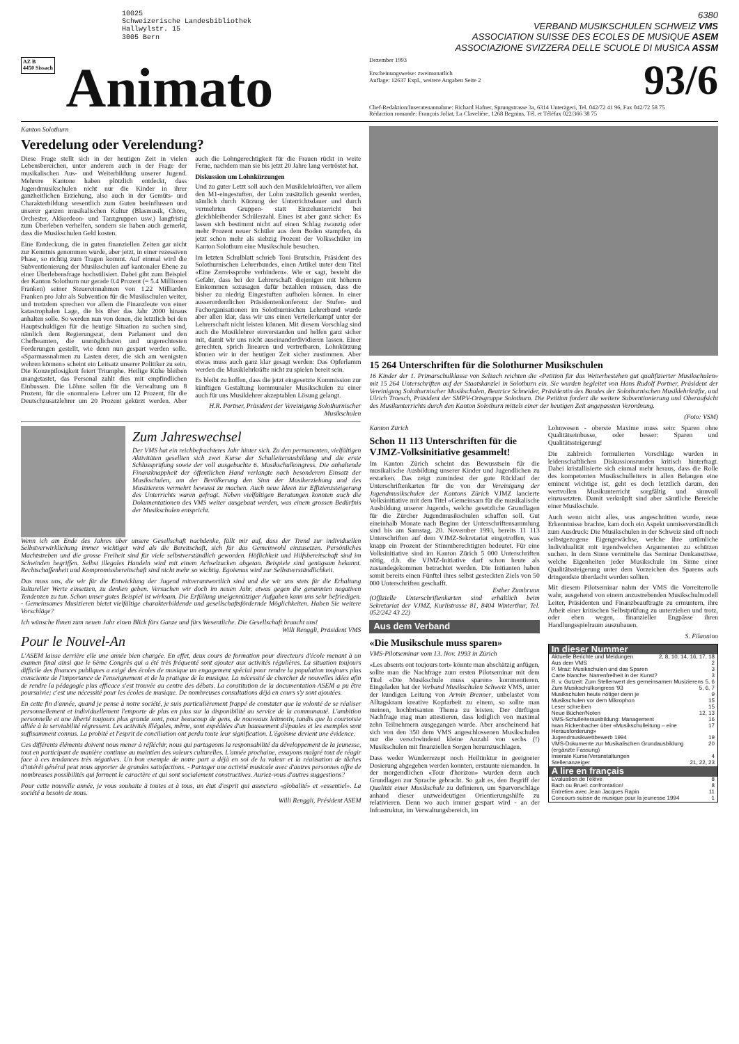10025
Schweizerische Landesbibliothek
Hallwylstr. 15
3005 Bern
6380
VERBAND MUSIKSCHULEN SCHWEIZ VMS
ASSOCIATION SUISSE DES ECOLES DE MUSIQUE ASEM
ASSOCIAZIONE SVIZZERA DELLE SCUOLE DI MUSICA ASSM
AZ B
4450 Sissach Animato
Dezember 1993
Erscheinungsweise: zweimonatlich
Auflage: 12637 Expl., weitere Angaben Seite 2
93/6
Chef-Redaktion/Inseratenannahme: Richard Hafner, Sprungstrasse 3a, 6314 Unterägeri, Tel. 042/72 41 96, Fax 042/72 58 75
Rédaction romande: François Joliat, La Clavelière, 1268 Begnins, Tél. et Téléfax 022/366 38 75
Kanton Solothurn
Veredelung oder Verelendung?
Diese Frage stellt sich in der heutigen Zeit in vielen Lebensbereichen, unter anderem auch in der Frage der musikalischen Aus- und Weiterbildung unserer Jugend. Mehrere Kantone haben plötzlich entdeckt, dass Jugendmusikschulen nicht nur die Kinder in ihrer ganzheitlichen Erziehung, also auch in der Gemüts- und Charakterbildung wesentlich zum Guten beeinflussen und unserer ganzen musikalischen Kultur (Blasmusik, Chöre, Orchester, Akkordeon- und Tanzgruppen usw.) langfristig zum Überleben verhelfen, sondern sie haben auch gemerkt, dass die Musikschulen Geld kosten.
Eine Entdeckung, die in guten finanziellen Zeiten gar nicht zur Kenntnis genommen wurde, aber jetzt, in einer rezessiven Phase, so richtig zum Tragen kommt. Auf einmal wird die Subventionierung der Musikschulen auf kantonaler Ebene zu einer Überlebensfrage hochstilisiert. Dabei gibt zum Beispiel der Kanton Solothurn nur gerade 0.4 Prozent (= 5.4 Millionen Franken) seiner Steuereinnahmen von 1.22 Milliarden Franken pro Jahr als Subvention für die Musikschulen weiter, und trotzdem sprechen vor allem die Finanzleute von einer katastrophalen Lage, die bis über das Jahr 2000 hinaus anhalten solle. So werden nun von denen, die letztlich bei den Hauptschuldigen für die heutige Situation zu suchen sind, nämlich dem Regierungsrat, dem Parlament und den Chefbeamten, die unmöglichsten und ungerechtesten Forderungen gestellt, wie denn nun gespart werden solle. «Sparmassnahmen zu Lasten derer, die sich am wenigsten wehren können» scheint ein Leitsatz unserer Politiker zu sein. Die Konzeptlosigkeit feiert Triumphe. Heilige Kühe bleiben unangetastet, das Personal zahlt dies mit empfindlichen Einbussen. Die Löhne sollen für die Verwaltung um 8 Prozent, für die «normalen» Lehrer um 12 Prozent, für die Deutschzusatzlehrer um 20 Prozent gekürzt werden. Aber auch die Lohngerechtigkeit für die Frauen rückt in weite Ferne, nachdem man sie bis jetzt 20 Jahre lang vertröstet hat.
Diskussion um Lohnkürzungen
Und zu guter Letzt soll auch den Musiklehrkräften, vor allem den M1-eingestuften, der Lohn zusätzlich gesenkt werden, nämlich durch Kürzung der Unterrichtsdauer und durch vermehrten Gruppen- statt Einzelunterricht bei gleichbleibender Schülerzahl. Eines ist aber ganz sicher: Es lassen sich bestimmt nicht auf einen Schlag zwanzig oder mehr Prozent neuer Schüler aus dem Boden stampfen, da jetzt schon mehr als siebzig Prozent der Volksschüler im Kanton Solothurn eine Musikschule besuchen.
Im letzten Schulblatt schrieb Toni Brutschin, Präsident des Solothurnischen Lehrerbundes, einen Artikel unter dem Titel «Eine Zerreissprobe verhindern». Wie er sagt, besteht die Gefahr, dass bei der Lehrerschaft diejenigen mit höheren Einkommen sozusagen dafür bezahlen müssen, dass die bisher zu niedrig Eingestuften aufholen können. In einer ausserordentlichen Präsidentenkonferenz der Stufen- und Fachorganisationen im Solothurnischen Lehrerbund wurde aber allen klar, dass wir uns einen Verteilerkampf unter der Lehrerschaft nicht leisten können. Mit diesem Vorschlag sind auch die Musiklehrer einverstanden und helfen ganz sicher mit, damit wir uns nicht auseinanderdividieren lassen. Einer gerechten, sprich linearen und vertretbaren, Lohnkürzung können wir in der heutigen Zeit sicher zustimmen. Aber etwas muss auch ganz klar gesagt werden: Das Opferlamm werden die Musiklehrkräfte nicht zu spielen bereit sein.
Es bleibt zu hoffen, dass die jetzt eingesetzte Kommission zur künftigen Gestaltung kommunaler Musikschulen zu einer auch für uns Musiklehrer akzeptablen Lösung gelangt.
H.R. Portner, Präsident der Vereinigung Solothurnischer Musikschulen
Zum Jahreswechsel
Der VMS hat ein reichbefrachtetes Jahr hinter sich. Zu den permanenten, vielfältigen Aktivitäten gesellten sich zwei Kurse der Schulleiterausbildung und die erste Schlussprüfung sowie der voll ausgebuchte 6. Musikschulkongress. Die anhaltende Finanzknappheit der öffentlichen Hand verlangte nach besonderem Einsatz der Musikschulen, um der Bevölkerung den Sinn der Musikerziehung und des Musizierens vermehrt bewusst zu machen. Auch neue Ideen zur Effizienzsteigerung des Unterrichts waren gefragt. Neben vielfältigen Beratungen konnten auch die Dokumentationen des VMS weiter ausgebaut werden, was einem grossen Bedürfnis der Musikschulen entspricht.
Wenn ich am Ende des Jahres über unsere Gesellschaft nachdenke, fällt mir auf, dass der Trend zur individuellen Selbstverwirklichung immer wichtiger wird als die Bereitschaft, sich für das Gemeinwohl einzusetzen. Persönliches Machtstreben und die grosse Freiheit sind für viele selbstverständlich geworden. Höflichkeit und Hilfsbereitschaft sind im Schwinden begriffen. Selbst illegales Handeln wird mit einem Achselzucken abgetan. Beispiele sind genügsam bekannt. Rechtschaffenheit und Kompromissbereitschaft sind nicht mehr so wichtig. Egoismus wird zur Selbstverständlichkeit.
Das muss uns, die wir für die Entwicklung der Jugend mitverantwortlich sind und die wir uns stets für die Erhaltung kultureller Werte einsetzen, zu denken geben. Versuchen wir doch im neuen Jahr, etwas gegen die genannten negativen Tendenzen zu tun. Schon unser gutes Beispiel ist wirksam. Die Erfüllung uneigennütziger Aufgaben kann uns sehr befriedigen. - Gemeinsames Musizieren bietet vielfältige charakterbildende und gesellschaftsfördernde Möglichkeiten. Haben Sie weitere Vorschläge?
Ich wünsche Ihnen zum neuen Jahr einen Blick fürs Ganze und fürs Wesentliche. Die Gesellschaft braucht uns!
Willi Renggli, Präsident VMS
Pour le Nouvel-An
L'ASEM laisse derrière elle une année bien chargée. En effet, deux cours de formation pour directeurs d'école menant à un examen final ainsi que le 6ème Congrès qui a été très fréquenté sont ajouter aux activités régulières. La situation toujours difficile des finances publiques a exigé des écoles de musique un engagement spécial pour rendre la population toujours plus consciente de l'importance de l'enseignement et de la pratique de la musique. La nécessité de chercher de nouvelles idées afin de rendre la pédagogie plus efficace s'est trouvée au centre des débats. La constitution de la documentation ASEM a pu être poursuivie; c'est une nécessité pour les écoles de musique. De nombreuses consultations déjà en cours s'y sont ajoutées.
En cette fin d'année, quand je pense à notre société, je suis particulièrement frappé de constater que la volonté de se réaliser personnellement et individuellement l'emporte de plus en plus sur la disponibilité au service de la communauté. L'ambition personnelle et une liberté toujours plus grande sont, pour beaucoup de gens, de nouveaux leitmotiv, tandis que la courtoisie alliée à la serviabilité régressent. Les activités illégales, même, sont expédiées d'un haussement d'épaules et les exemples sont suffisamment connus. La probité et l'esprit de conciliation ont perdu toute leur signification. L'égoïsme devient une évidence.
Ces différents éléments doivent nous mener à réfléchir, nous qui partageons la responsabilité du développement de la jeunesse, tout en participant de manière continue au maintien des valeurs culturelles. L'année prochaine, essayons malgré tout de réagir face à ces tendances très négatives. Un bon exemple de notre part a déjà en soi de la valeur et la réalisation de tâches d'intérêt général peut nous apporter de grandes satisfactions. - Partager une activité musicale avec d'autres personnes offre de nombreuses possibilités qui forment le caractère et qui sont socialement constructives. Auriez-vous d'autres suggestions?
Pour cette nouvelle année, je vous souhaite à toutes et à tous, un état d'esprit qui associera «globalité» et «essentiel». La société a besoin de nous.
Willi Renggli, Président ASEM
15 264 Unterschriften für die Solothurner Musikschulen
16 Kinder der 1. Primarschulklasse von Selzach reichten die «Petition für das Weiterbestehen gut qualifizierter Musikschulen» mit 15 264 Unterschriften auf der Staatskanzlei in Solothurn ein. Sie wurden begleitet von Hans Rudolf Portner, Präsident der Vereinigung Solothurnischer Musikschulen, Beatrice Schneider, Präsidentin des Bundes der Solothurnischen Musiklehrkräfte, und Ulrich Troesch, Präsident der SMPV-Ortsgruppe Solothurn. Die Petition fordert die weitere Subventionierung und Oberaufsicht des Musikunterrichts durch den Kanton Solothurn mittels einer der heutigen Zeit angepassten Verordnung.
(Foto: VSM)
Kanton Zürich
Schon 11 113 Unterschriften für die VJMZ-Volksinitiative gesammelt!
Im Kanton Zürich scheint das Bewusstsein für die musikalische Ausbildung unserer Kinder und Jugendlichen zu erstarken. Das zeigt zumindest der gute Rücklauf der Unterschriftenkarten für die von der Vereinigung der Jugendmusikschulen der Kantons Zürich VJMZ lancierte Volksinitiative mit dem Titel «Gemeinsam für die musikalische Ausbildung unserer Jugend», welche gesetzliche Grundlagen für die Zürcher Jugendmusikschulen schaffen soll. Gut eineinhalb Monate nach Beginn der Unterschriftensammlung sind bis am Samstag, 20. November 1993, bereits 11 113 Unterschriften auf dem VJMZ-Sekretariat eingetroffen, was knapp ein Prozent der Stimmberechtigten bedeutet. Für eine Volksinitiative sind im Kanton Zürich 5 000 Unterschriften nötig, d.h. die VJMZ-Initiative darf schon heute als zustandegekommen betrachtet werden. Die Initianten haben somit bereits einen Fünftel ihres selbst gesteckten Ziels von 50 000 Unterschriften geschafft.
Esther Zumbrunn
(Offizielle Unterschriftenkarten sind erhältlich beim Sekretariat der VJMZ, Kurlistrasse 81, 8404 Winterthur, Tel. 052/242 43 22)
Aus dem Verband
«Die Musikschule muss sparen»
VMS-Pilotseminar vom 13. Nov. 1993 in Zürich
«Les absents ont toujours tort» könnte man abschätzig anfügen, sollte man die Nachfrage zum ersten Pilotseminar mit dem Titel «Die Musikschule muss sparen» kommentieren. Eingeladen hat der Verband Musikschulen Schweiz VMS, unter der kundigen Leitung von Armin Brenner, unbelastet vom Alltagskram kreative Kopfarbeit zu einem, so sollte man meinen, hochbrisanten Thema zu leisten. Der dürftigen Nachfrage mag man attestieren, dass lediglich von maximal zehn Teilnehmern ausgegangen wurde. Aber anscheinend hat sich von den 350 dem VMS angeschlossenen Musikschulen nur die verschwindend kleine Anzahl von sechs (!) Musikschulen mit finanziellen Sorgen herumzuschlagen.
Dass weder Wunderrezept noch Heiltinktur in geeigneter Dosierung abgegeben werden konnten, erstaunte niemanden. In der morgendlichen «Tour d'horizon» wurden denn auch Grundlagen zur Sprache gebracht. So galt es, den Begriff der Qualität einer Musikschule zu definieren, um Sparvorschläge anhand dieser unzweideutigen Orientierungshilfe zu relativieren. Denn wo auch immer gespart wird - an der Infrastruktur, im Verwaltungsbereich, im
Lohnwesen - oberste Maxime muss sein: Sparen ohne Qualitätseinbusse, oder besser: Sparen und Qualitätssteigerung!
Die zahlreich formulierten Vorschläge wurden in leidenschaftlichen Diskussionsrunden kritisch hinterfragt. Dabei kristallisierte sich einmal mehr heraus, dass die Rolle des kompetenten Musikschulleiters in allen Belangen eine eminent wichtige ist, geht es doch letztlich darum, den wertvollen Musikunterricht sorgfältig und sinnvoll einzusetzten. Damit verknüpft sind aber sämtliche Bereiche einer Musikschule.
Auch wenn nicht alles, was angeschnitten wurde, neue Erkenntnisse brachte, kam doch ein Aspekt unmissverständlich zum Ausdruck: Die Musikschulen in der Schweiz sind oft noch selbstgezogene Eigengewächse, welche ihre urtümliche Individualität mit irgendwelchen Argumenten zu schützen suchen. In dem Sinne vermittelte das Seminar Denkanstösse, welche Eigenheiten jeder Musikschule im Sinne einer Qualitätssteigerung unter dem Vorzeichen des Sparens aufs dringendste überdacht werden sollten.
Mit diesem Pilotseminar nahm der VMS die Vorreiterrolle wahr, ausgehend von einem anzustrebenden Musikschulmodell Leiter, Präsidenten und Finanzbeauftragte zu ermuntern, ihre Arbeit einer kritischen Selbstprüfung zu unterziehen und trotz, oder eben wegen, finanzieller Engpässe ihren Handlungsspielraum auszubauen.
S. Filannino
In dieser Nummer
Aktuelle Berichte und Meldungen 2, 8, 10, 14, 16, 17, 18
Aus dem VMS 2
P. Mraz: Musikschulen und das Sparen 3
Carte blanche: Narrenfreiheit in der Kunst? 3
R. v. Gutzeit: Zum Stellenwert des gemeinsamen Musizierens 5, 6
Zum Musikschulkongress '93 5, 6, 7
Musikschulen heute nötiger denn je 9
Musikschulen vor dem Mikrophon 15
Leser schreiben 15
Neue Bücher/Noten 12, 13
VMS-Schulleiterausbildung: Management 16
Iwan Rickenbacher über «Musikschulleitung – eine Herausforderung» 17
Jugendmusikwettbewerb 1994 19
VMS-Dokumente zur Musikalischen Grundausbildung (ergänzte Fassung) 20
Inserate Kurse/Veranstaltungen 4
Stellenanzeiger 21, 22, 23
A lire en français
Evaluation de l'élève 8
Bach ou Bruel: confrontation! 8
Entretien avec Jean Jacques Rapin 11
Concours suisse de musique pour la jeunesse 1994 1